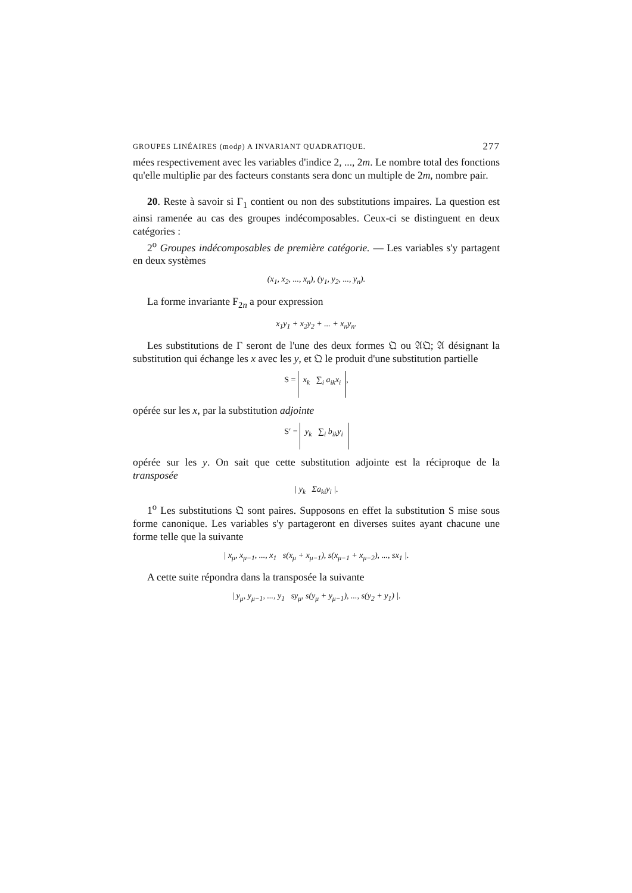GROUPES LINÉAIRES (modp) A INVARIANT QUADRATIQUE. 277
mées respectivement avec les variables d'indice 2, ..., 2m. Le nombre total des fonctions qu'elle multiplie par des facteurs constants sera donc un multiple de 2m, nombre pair.
20. Reste à savoir si Γ<sub>1</sub> contient ou non des substitutions impaires. La question est ainsi ramenée au cas des groupes indécomposables. Ceux-ci se distinguent en deux catégories :
2<sup>o</sup> Groupes indécomposables de première catégorie. — Les variables s'y partagent en deux systèmes
(x<sub>1</sub>, x<sub>2</sub>, ..., x<sub>n</sub>), (y<sub>1</sub>, y<sub>2</sub>, ..., y<sub>n</sub>).
La forme invariante F<sub>2n</sub> a pour expression
x<sub>1</sub>y<sub>1</sub> + x<sub>2</sub>y<sub>2</sub> + ... + x<sub>n</sub>y<sub>n</sub>.
Les substitutions de Γ seront de l'une des deux formes 𝔔 ou 𝔄𝔔; 𝔄 désignant la substitution qui échange les x avec les y, et 𝔔 le produit d'une substitution partielle
S = x<sub>k</sub> ∑<sub>i</sub> a<sub>ik</sub>x<sub>i</sub>,
opérée sur les x, par la substitution adjointe
S′ = y<sub>k</sub> ∑<sub>i</sub> b<sub>ik</sub>y<sub>i</sub>
opérée sur les y. On sait que cette substitution adjointe est la réciproque de la transposée
| y<sub>k</sub> Σa<sub>ki</sub>y<sub>i</sub> |.
1<sup>o</sup> Les substitutions 𝔔 sont paires. Supposons en effet la substitution S mise sous forme canonique. Les variables s'y partageront en diverses suites ayant chacune une forme telle que la suivante
| x<sub>μ</sub>, x<sub>μ−1</sub>, ..., x<sub>1</sub> s(x<sub>μ</sub> + x<sub>μ−1</sub>), s(x<sub>μ−1</sub> + x<sub>μ−2</sub>), ..., sx<sub>1</sub> |.
A cette suite répondra dans la transposée la suivante
| y<sub>μ</sub>, y<sub>μ−1</sub>, ..., y<sub>1</sub> sy<sub>μ</sub>, s(y<sub>μ</sub> + y<sub>μ−1</sub>), ..., s(y<sub>2</sub> + y<sub>1</sub>) |.